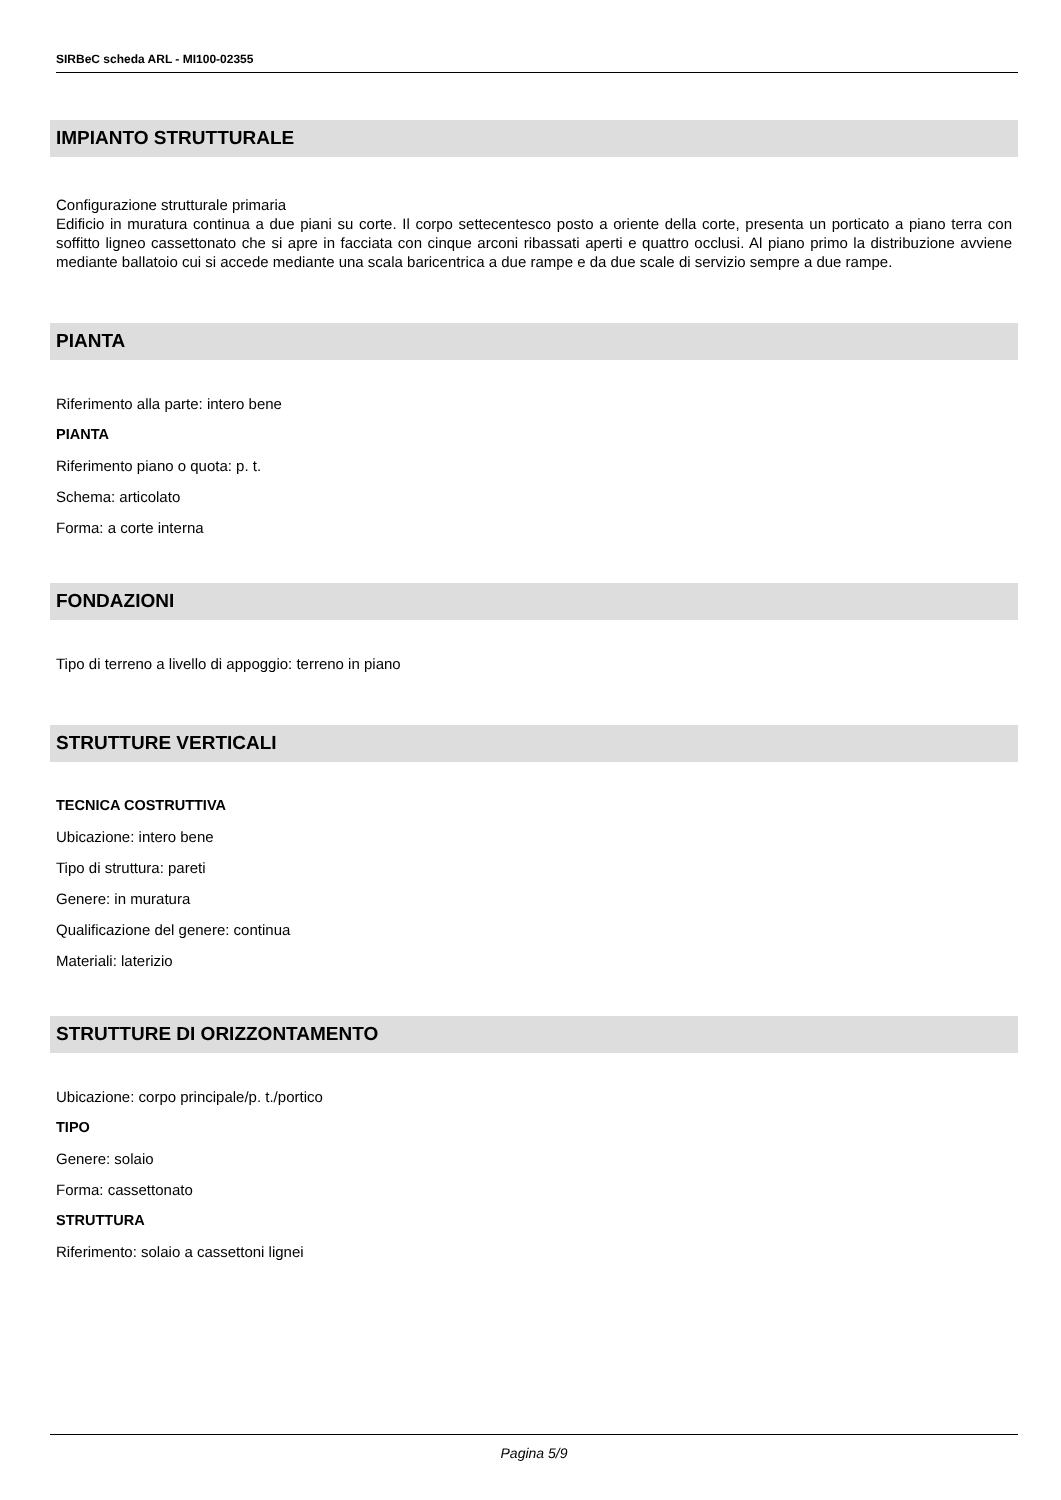SIRBeC scheda ARL - MI100-02355
IMPIANTO STRUTTURALE
Configurazione strutturale primaria
Edificio in muratura continua a due piani su corte. Il corpo settecentesco posto a oriente della corte, presenta un porticato a piano terra con soffitto ligneo cassettonato che si apre in facciata con cinque arconi ribassati aperti e quattro occlusi. Al piano primo la distribuzione avviene mediante ballatoio cui si accede mediante una scala baricentrica a due rampe e da due scale di servizio sempre a due rampe.
PIANTA
Riferimento alla parte: intero bene
PIANTA
Riferimento piano o quota: p. t.
Schema: articolato
Forma: a corte interna
FONDAZIONI
Tipo di terreno a livello di appoggio: terreno in piano
STRUTTURE VERTICALI
TECNICA COSTRUTTIVA
Ubicazione: intero bene
Tipo di struttura: pareti
Genere: in muratura
Qualificazione del genere: continua
Materiali: laterizio
STRUTTURE DI ORIZZONTAMENTO
Ubicazione: corpo principale/p. t./portico
TIPO
Genere: solaio
Forma: cassettonato
STRUTTURA
Riferimento: solaio a cassettoni lignei
Pagina 5/9